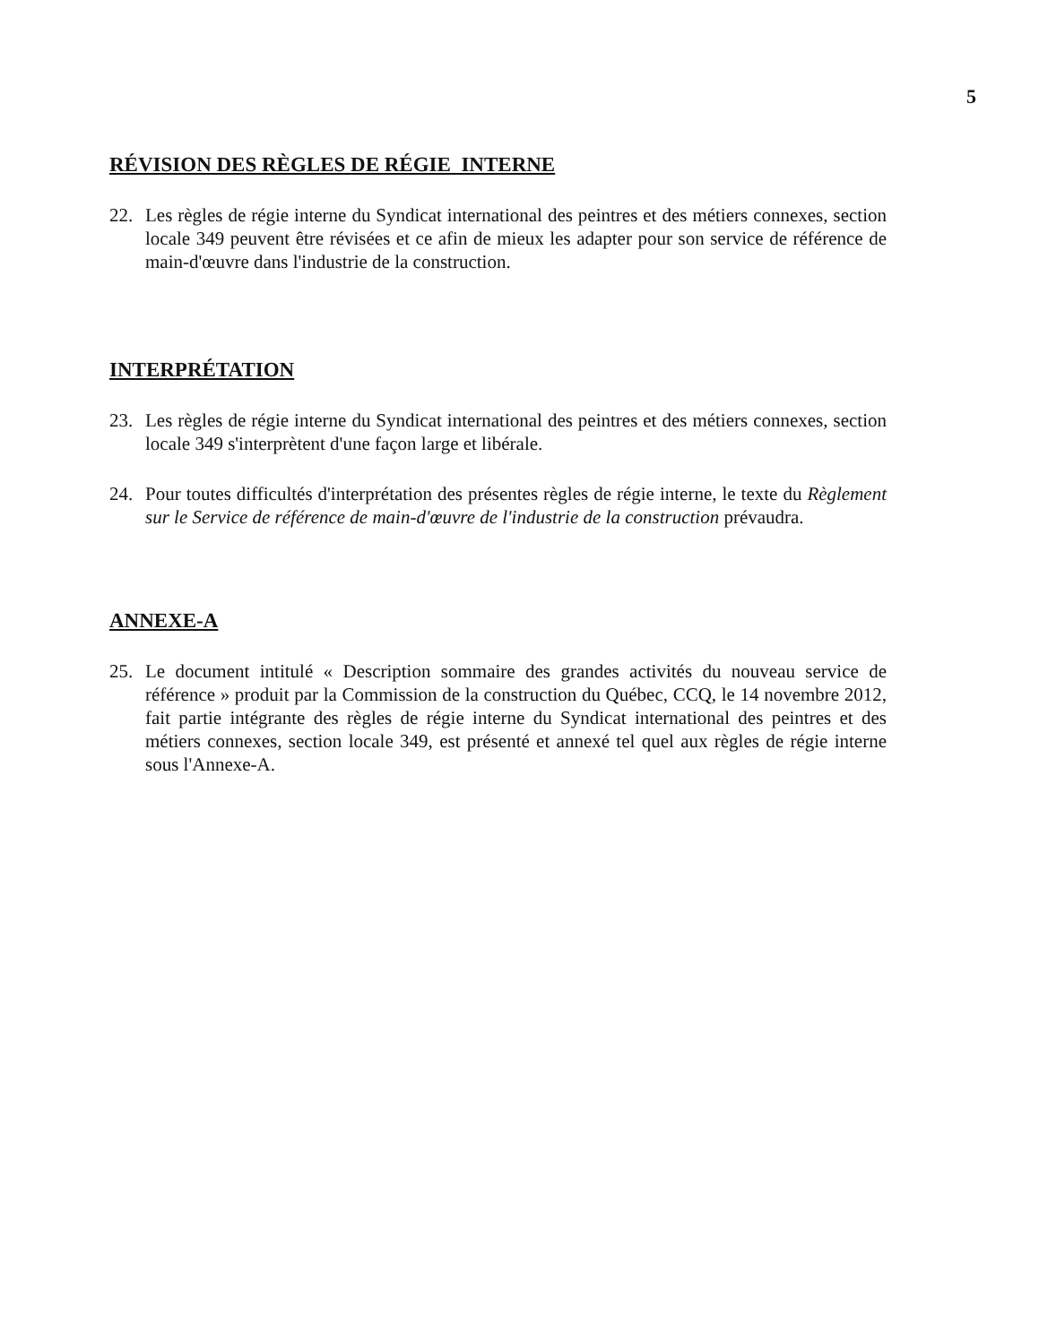5
RÉVISION DES RÈGLES DE RÉGIE INTERNE
22. Les règles de régie interne du Syndicat international des peintres et des métiers connexes, section locale 349 peuvent être révisées et ce afin de mieux les adapter pour son service de référence de main-d'œuvre dans l'industrie de la construction.
INTERPRÉTATION
23. Les règles de régie interne du Syndicat international des peintres et des métiers connexes, section locale 349 s'interprètent d'une façon large et libérale.
24. Pour toutes difficultés d'interprétation des présentes règles de régie interne, le texte du Règlement sur le Service de référence de main-d'œuvre de l'industrie de la construction prévaudra.
ANNEXE-A
25. Le document intitulé « Description sommaire des grandes activités du nouveau service de référence » produit par la Commission de la construction du Québec, CCQ, le 14 novembre 2012, fait partie intégrante des règles de régie interne du Syndicat international des peintres et des métiers connexes, section locale 349, est présenté et annexé tel quel aux règles de régie interne sous l'Annexe-A.